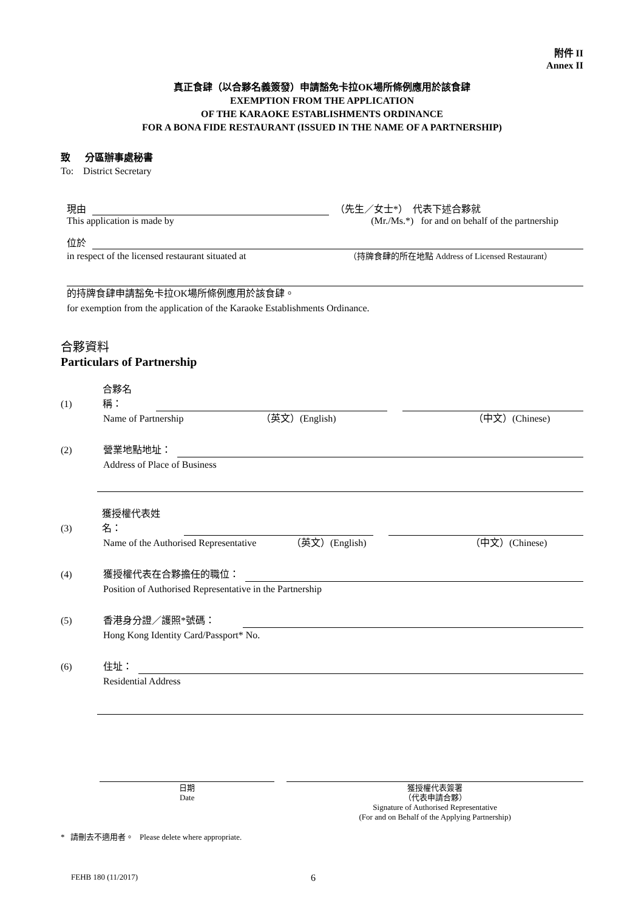附件 II
Annex II
真正食肆（以合夥名義簽發）申請豁免卡拉OK場所條例應用於該食肆
EXEMPTION FROM THE APPLICATION
OF THE KARAOKE ESTABLISHMENTS ORDINANCE
FOR A BONA FIDE RESTAURANT (ISSUED IN THE NAME OF A PARTNERSHIP)
致 分區辦事處秘書
To: District Secretary
現由 （先生／女士*） 代表下述合夥就
This application is made by (Mr./Ms.*) for and on behalf of the partnership
位於
in respect of the licensed restaurant situated at （持牌食肆的所在地點 Address of Licensed Restaurant）
的持牌食肆申請豁免卡拉OK場所條例應用於該食肆。
for exemption from the application of the Karaoke Establishments Ordinance.
合夥資料
Particulars of Partnership
(1) 合夥名稱：
Name of Partnership （英文）(English) （中文）(Chinese)
(2) 營業地點地址：
Address of Place of Business
(3) 獲授權代表姓名：
Name of the Authorised Representative （英文）(English) （中文）(Chinese)
(4) 獲授權代表在合夥擔任的職位：
Position of Authorised Representative in the Partnership
(5) 香港身分證／護照*號碼：
Hong Kong Identity Card/Passport* No.
(6) 住址：
Residential Address
日期
Date
獲授權代表簽署
（代表申請合夥）
Signature of Authorised Representative
(For and on Behalf of the Applying Partnership)
* 請刪去不適用者。 Please delete where appropriate.
FEHB 180 (11/2017) 6